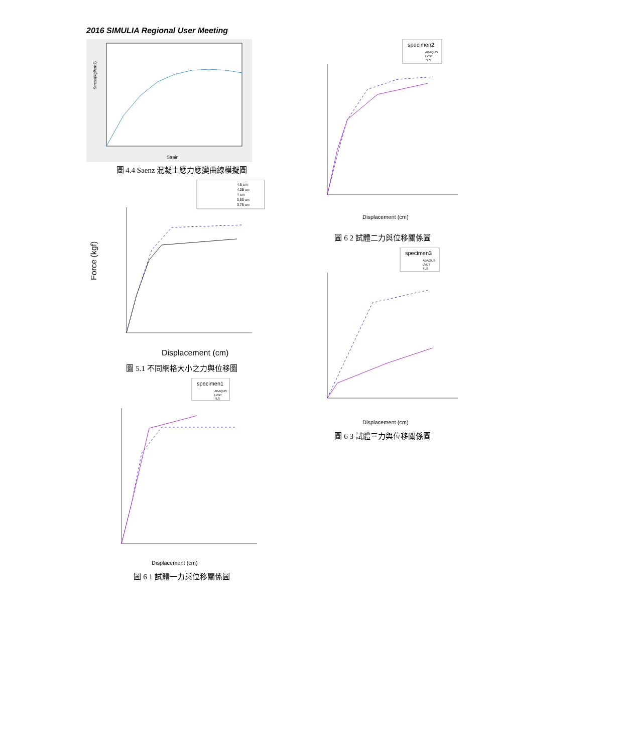2016 SIMULIA Regional User Meeting
Strain
Stress(kgf/cm2)
圖 4.4 Saenz 混凝土應力應變曲線模擬圖
4.5 cm
4.25 cm
4 cm
3.85 cm
3.75 cm
Force (kgf)
Displacement (cm)
圖 5.1 不同網格大小之力與位移圖
specimen1
ABAQUS
LVDT
TLS
Displacement (cm)
圖 6 1 試體一力與位移關係圖
specimen2
ABAQUS
LVDT
TLS
Displacement (cm)
圖 6 2 試體二力與位移關係圖
specimen3
ABAQUS
LVDT
TLS
Displacement (cm)
圖 6 3 試體三力與位移關係圖